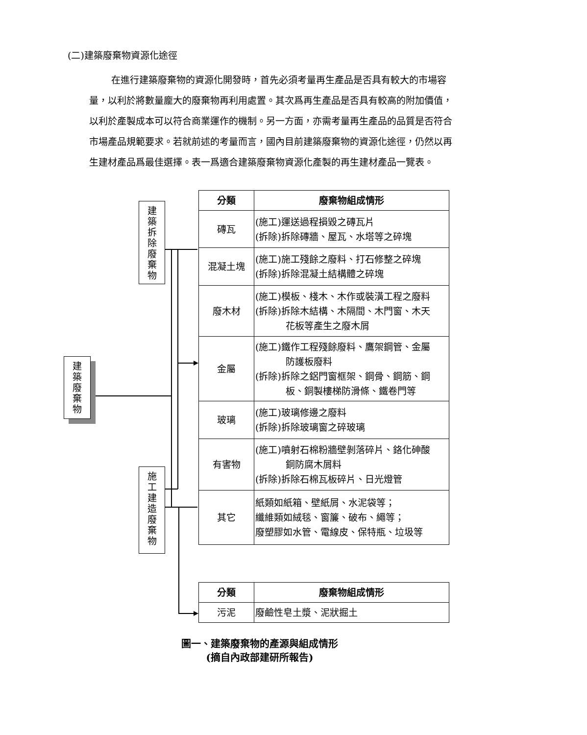(二)建築廢棄物資源化途徑
在進行建築廢棄物的資源化開發時，首先必須考量再生產品是否具有較大的市場容量，以利於將數量龐大的廢棄物再利用處置。其次爲再生產品是否具有較高的附加價值，以利於產製成本可以符合商業運作的機制。另一方面，亦需考量再生產品的品質是否符合市場產品規範要求。若就前述的考量而言，國內目前建築廢棄物的資源化途徑，仍然以再生建材產品爲最佳選擇。表一爲適合建築廢棄物資源化產製的再生建材產品一覽表。
建
築
廢
棄
物
建
築
拆
除
廢
棄
物
施
工
建
造
廢
棄
物
| 分類 | 廢棄物組成情形 |
| --- | --- |
| 磚瓦 | (施工)運送過程損毀之磚瓦片 (拆除)拆除磚牆、屋瓦、水塔等之碎塊 |
| 混凝土塊 | (施工)施工殘餘之廢料、打石修整之碎塊 (拆除)拆除混凝土結構體之碎塊 |
| 廢木材 | (施工)模板、棧木、木作或裝潢工程之廢料 (拆除)拆除木結構、木隔間、木門窗、木天 花板等產生之廢木屑 |
| 金屬 | (施工)鐵作工程殘餘廢料、鷹架鋼管、金屬 防護板廢料 (拆除)拆除之鋁門窗框架、鋼骨、鋼筋、鋼 板、銅製樓梯防滑條、鐵卷門等 |
| 玻璃 | (施工)玻璃修邊之廢料 (拆除)拆除玻璃窗之碎玻璃 |
| 有害物 | (施工)噴射石棉粉牆壁剝落碎片、鉻化砷酸 銅防腐木屑料 (拆除)拆除石棉瓦板碎片、日光燈管 |
| 其它 | 紙類如紙箱、壁紙屑、水泥袋等； 纖維類如絨毯、窗簾、破布、繩等； 廢塑膠如水管、電線皮、保特瓶、垃圾等 |
| 分類 | 廢棄物組成情形 |
| --- | --- |
| 污泥 | 廢鹼性皂土漿、泥狀掘土 |
圖一、建築廢棄物的產源與組成情形
(摘自內政部建研所報告)